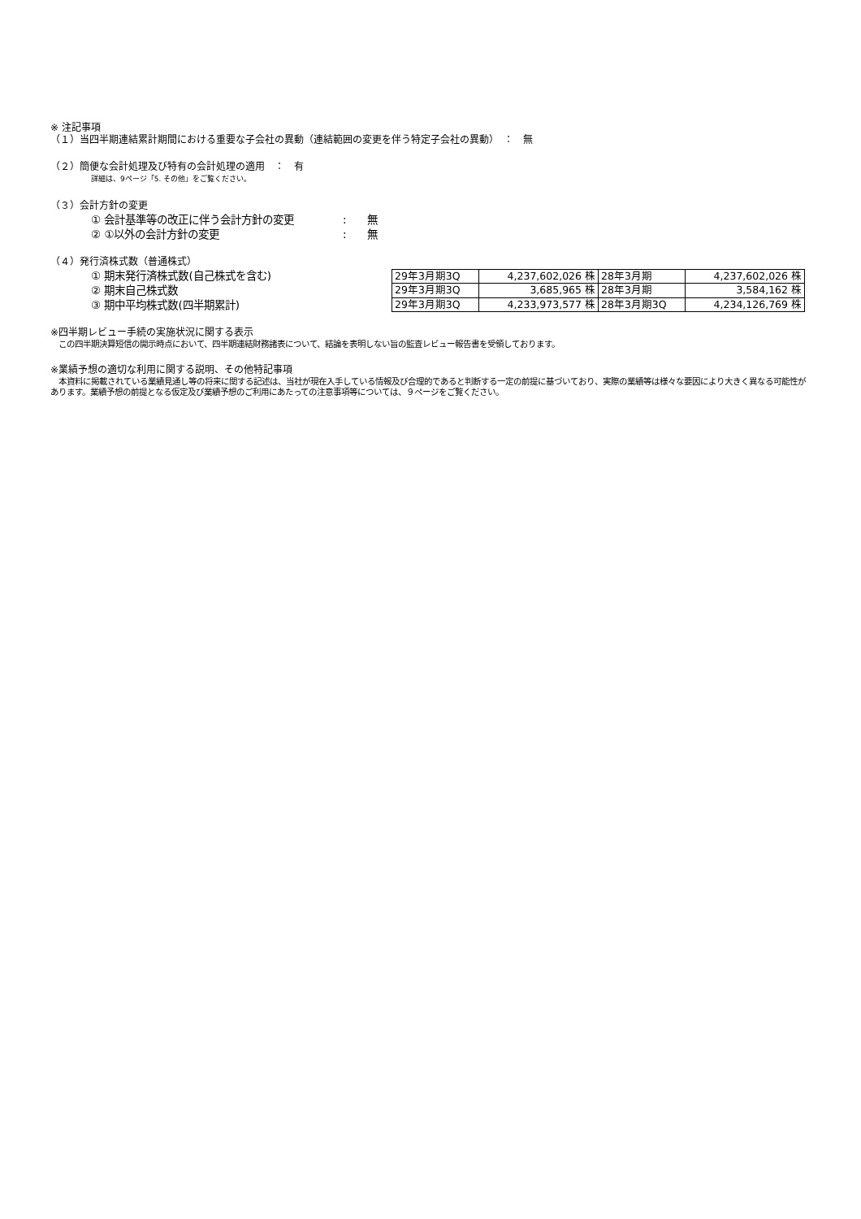※ 注記事項
（１）当四半期連結累計期間における重要な子会社の異動（連結範囲の変更を伴う特定子会社の異動）　：　無
（２）簡便な会計処理及び特有の会計処理の適用　：　有
詳細は、9ページ「5. その他」をご覧ください。
（３）会計方針の変更
① 会計基準等の改正に伴う会計方針の変更: 無
② ①以外の会計方針の変更: 無
（４）発行済株式数（普通株式）
① 期末発行済株式数(自己株式を含む)
② 期末自己株式数
③ 期中平均株式数(四半期累計)
| 29年3月期3Q | 4,237,602,026 株 | 28年3月期 | 4,237,602,026 株 |
| 29年3月期3Q | 3,685,965 株 | 28年3月期 | 3,584,162 株 |
| 29年3月期3Q | 4,233,973,577 株 | 28年3月期3Q | 4,234,126,769 株 |
※四半期レビュー手続の実施状況に関する表示
　この四半期決算短信の開示時点において、四半期連結財務諸表について、結論を表明しない旨の監査レビュー報告書を受領しております。
※業績予想の適切な利用に関する説明、その他特記事項
　本資料に掲載されている業績見通し等の将来に関する記述は、当社が現在入手している情報及び合理的であると判断する一定の前提に基づいており、実際の業績等は様々な要因により大きく異なる可能性があります。業績予想の前提となる仮定及び業績予想のご利用にあたっての注意事項等については、９ページをご覧ください。